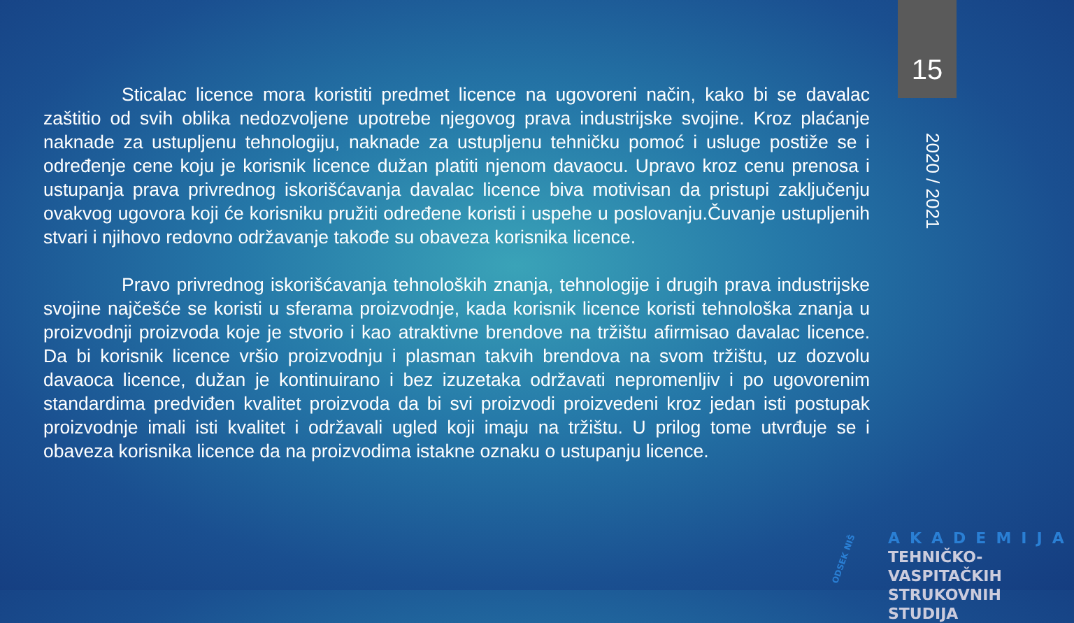15
2020 / 2021
Sticalac licence mora koristiti predmet licence na ugovoreni način, kako bi se davalac zaštitio od svih oblika nedozvoljene upotrebe njegovog prava industrijske svojine. Kroz plaćanje naknade za ustupljenu tehnologiju, naknade za ustupljenu tehničku pomoć i usluge postiže se i određenje cene koju je korisnik licence dužan platiti njenom davaocu. Upravo kroz cenu prenosa i ustupanja prava privrednog iskorišćavanja davalac licence biva motivisan da pristupi zaključenju ovakvog ugovora koji će korisniku pružiti određene koristi i uspehe u poslovanju.Čuvanje ustupljenih stvari i njihovo redovno održavanje takođe su obaveza korisnika licence.
Pravo privrednog iskorišćavanja tehnoloških znanja, tehnologije i drugih prava industrijske svojine najčešće se koristi u sferama proizvodnje, kada korisnik licence koristi tehnološka znanja u proizvodnji proizvoda koje je stvorio i kao atraktivne brendove na tržištu afirmisao davalac licence. Da bi korisnik licence vršio proizvodnju i plasman takvih brendova na svom tržištu, uz dozvolu davaoca licence, dužan je kontinuirano i bez izuzetaka održavati nepromenljiv i po ugovorenim standardima predviđen kvalitet proizvoda da bi svi proizvodi proizvedeni kroz jedan isti postupak proizvodnje imali isti kvalitet i održavali ugled koji imaju na tržištu. U prilog tome utvrđuje se i obaveza korisnika licence da na proizvodima istakne oznaku o ustupanju licence.
ODSEK NIŠ
AKADEMIJA
TEHNIČKO-VASPITAČKIH
STRUKOVNIH STUDIJA